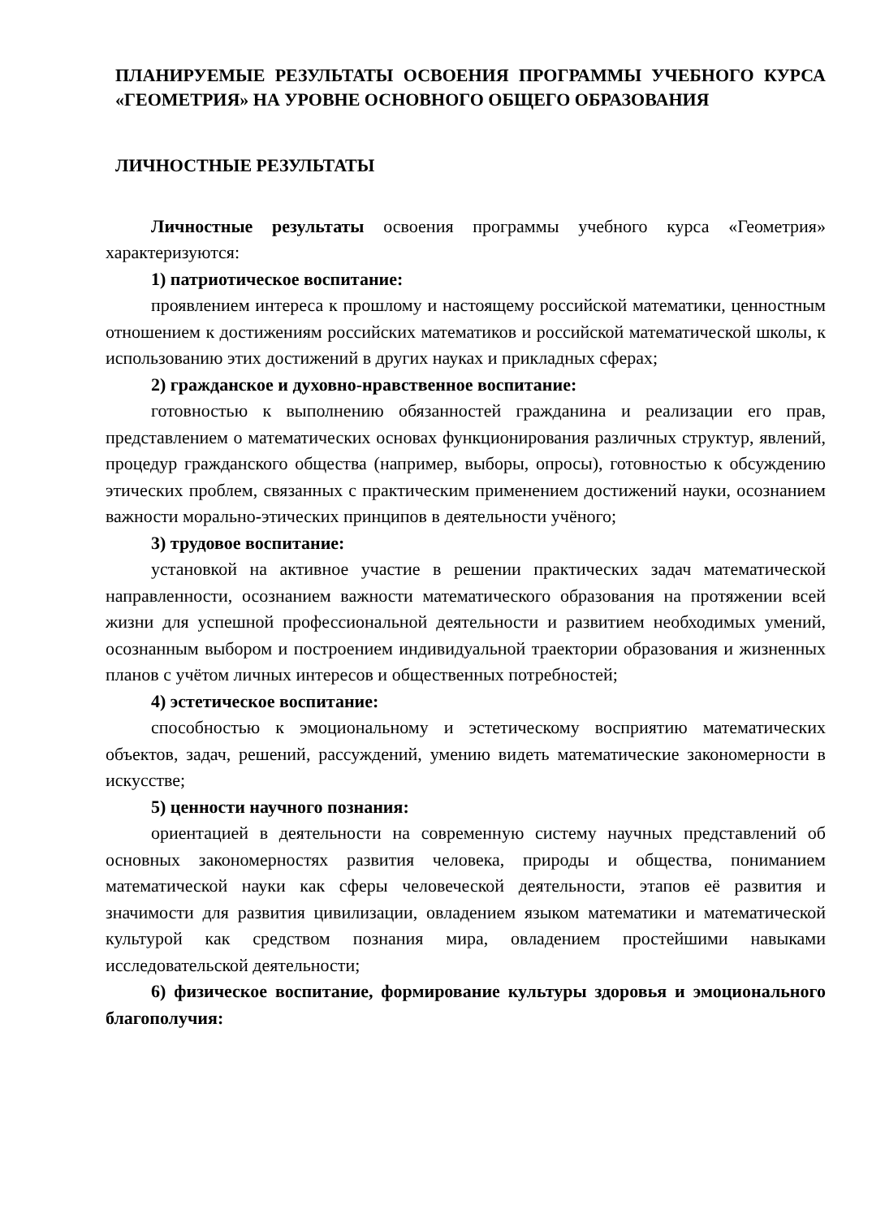ПЛАНИРУЕМЫЕ РЕЗУЛЬТАТЫ ОСВОЕНИЯ ПРОГРАММЫ УЧЕБНОГО КУРСА «ГЕОМЕТРИЯ» НА УРОВНЕ ОСНОВНОГО ОБЩЕГО ОБРАЗОВАНИЯ
ЛИЧНОСТНЫЕ РЕЗУЛЬТАТЫ
Личностные результаты освоения программы учебного курса «Геометрия» характеризуются:
1) патриотическое воспитание:
проявлением интереса к прошлому и настоящему российской математики, ценностным отношением к достижениям российских математиков и российской математической школы, к использованию этих достижений в других науках и прикладных сферах;
2) гражданское и духовно-нравственное воспитание:
готовностью к выполнению обязанностей гражданина и реализации его прав, представлением о математических основах функционирования различных структур, явлений, процедур гражданского общества (например, выборы, опросы), готовностью к обсуждению этических проблем, связанных с практическим применением достижений науки, осознанием важности морально-этических принципов в деятельности учёного;
3) трудовое воспитание:
установкой на активное участие в решении практических задач математической направленности, осознанием важности математического образования на протяжении всей жизни для успешной профессиональной деятельности и развитием необходимых умений, осознанным выбором и построением индивидуальной траектории образования и жизненных планов с учётом личных интересов и общественных потребностей;
4) эстетическое воспитание:
способностью к эмоциональному и эстетическому восприятию математических объектов, задач, решений, рассуждений, умению видеть математические закономерности в искусстве;
5) ценности научного познания:
ориентацией в деятельности на современную систему научных представлений об основных закономерностях развития человека, природы и общества, пониманием математической науки как сферы человеческой деятельности, этапов её развития и значимости для развития цивилизации, овладением языком математики и математической культурой как средством познания мира, овладением простейшими навыками исследовательской деятельности;
6) физическое воспитание, формирование культуры здоровья и эмоционального благополучия: